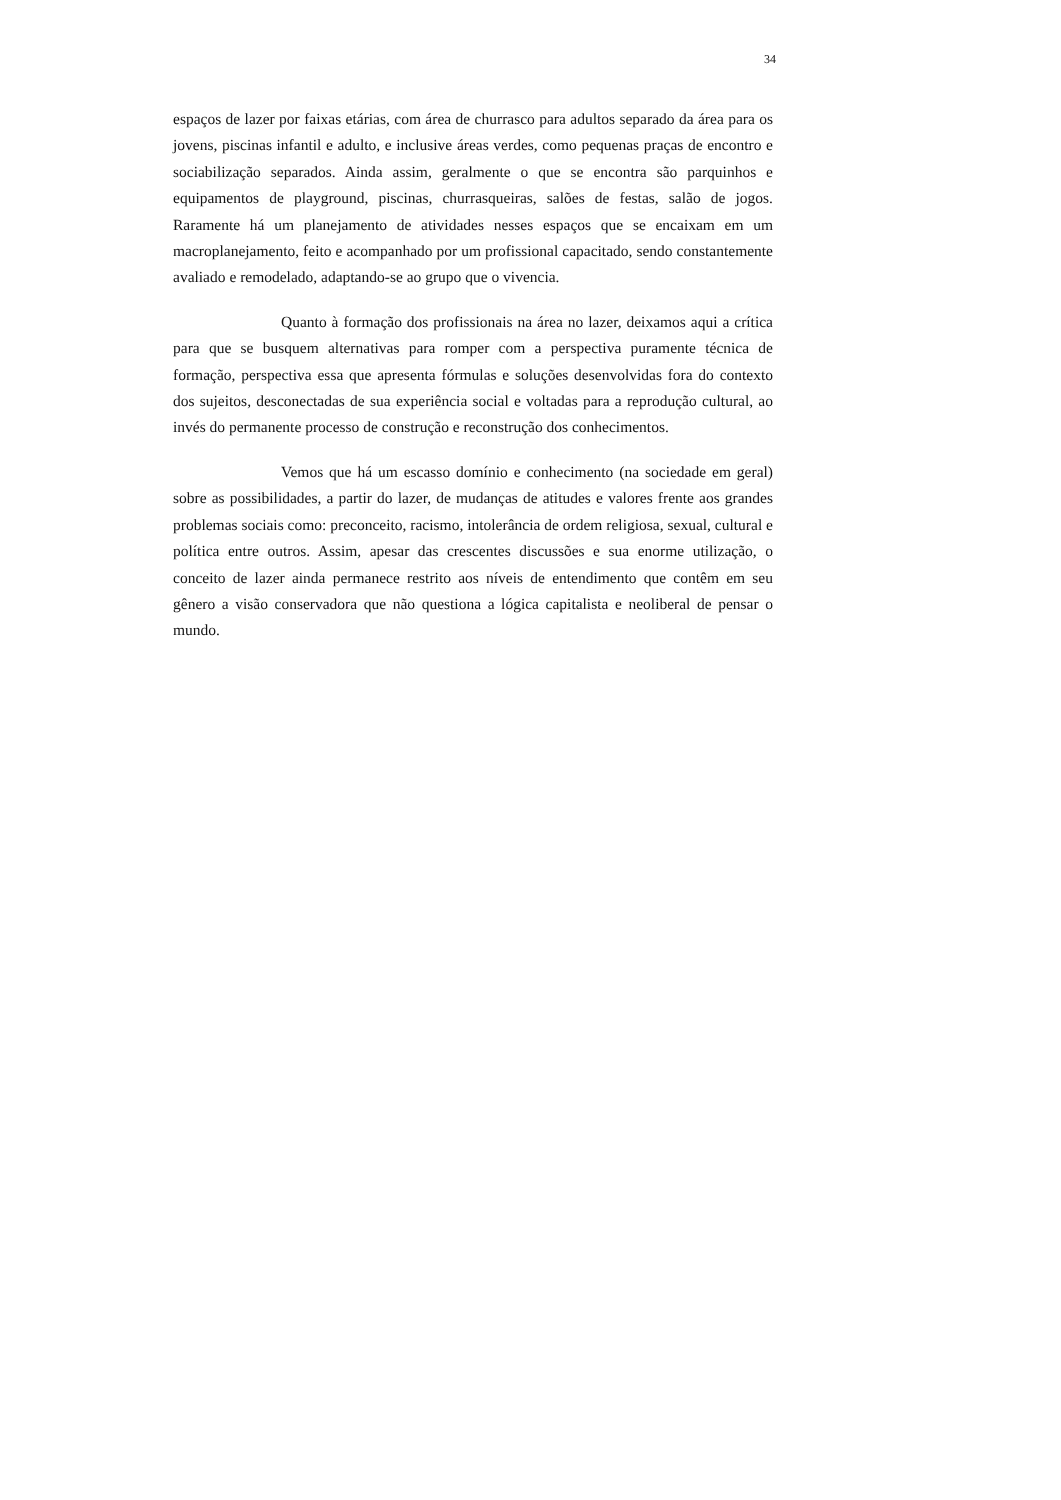34
espaços de lazer por faixas etárias, com área de churrasco para adultos separado da área para os jovens, piscinas infantil e adulto, e inclusive áreas verdes, como pequenas praças de encontro e sociabilização separados. Ainda assim, geralmente o que se encontra são parquinhos e equipamentos de playground, piscinas, churrasqueiras, salões de festas, salão de jogos. Raramente há um planejamento de atividades nesses espaços que se encaixam em um macroplanejamento, feito e acompanhado por um profissional capacitado, sendo constantemente avaliado e remodelado, adaptando-se ao grupo que o vivencia.
Quanto à formação dos profissionais na área no lazer, deixamos aqui a crítica para que se busquem alternativas para romper com a perspectiva puramente técnica de formação, perspectiva essa que apresenta fórmulas e soluções desenvolvidas fora do contexto dos sujeitos, desconectadas de sua experiência social e voltadas para a reprodução cultural, ao invés do permanente processo de construção e reconstrução dos conhecimentos.
Vemos que há um escasso domínio e conhecimento (na sociedade em geral) sobre as possibilidades, a partir do lazer, de mudanças de atitudes e valores frente aos grandes problemas sociais como: preconceito, racismo, intolerância de ordem religiosa, sexual, cultural e política entre outros. Assim, apesar das crescentes discussões e sua enorme utilização, o conceito de lazer ainda permanece restrito aos níveis de entendimento que contêm em seu gênero a visão conservadora que não questiona a lógica capitalista e neoliberal de pensar o mundo.